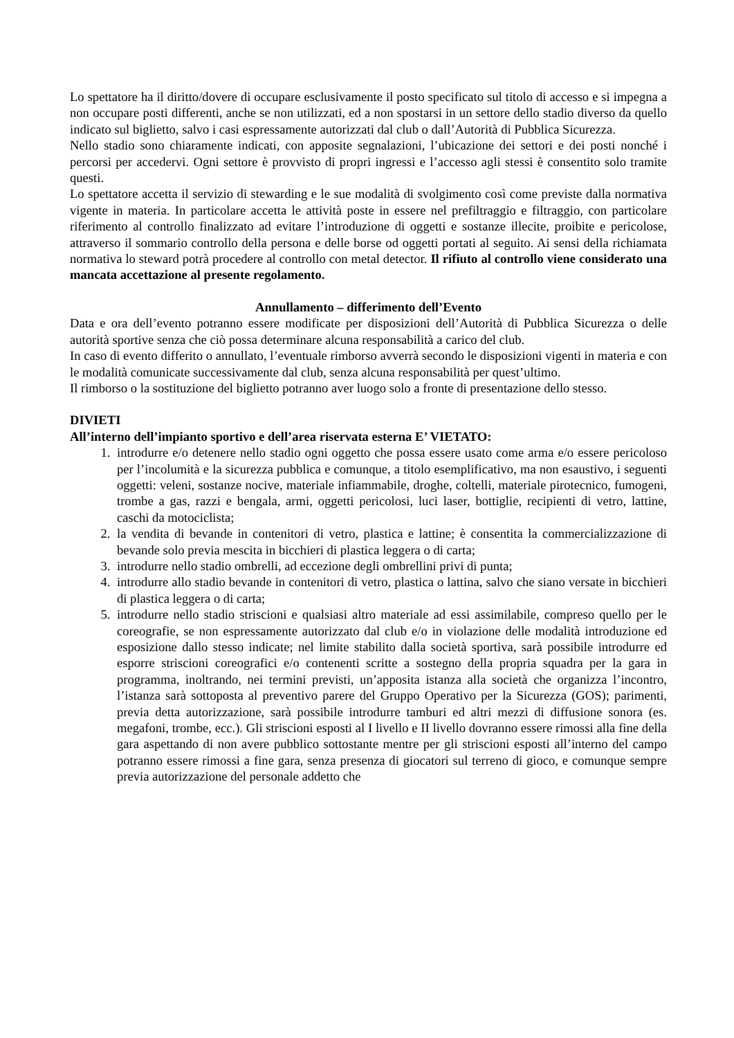Lo spettatore ha il diritto/dovere di occupare esclusivamente il posto specificato sul titolo di accesso e si impegna a non occupare posti differenti, anche se non utilizzati, ed a non spostarsi in un settore dello stadio diverso da quello indicato sul biglietto, salvo i casi espressamente autorizzati dal club o dall’Autorità di Pubblica Sicurezza.
Nello stadio sono chiaramente indicati, con apposite segnalazioni, l’ubicazione dei settori e dei posti nonché i percorsi per accedervi. Ogni settore è provvisto di propri ingressi e l’accesso agli stessi è consentito solo tramite questi.
Lo spettatore accetta il servizio di stewarding e le sue modalità di svolgimento così come previste dalla normativa vigente in materia. In particolare accetta le attività poste in essere nel prefiltraggio e filtraggio, con particolare riferimento al controllo finalizzato ad evitare l’introduzione di oggetti e sostanze illecite, proibite e pericolose, attraverso il sommario controllo della persona e delle borse od oggetti portati al seguito. Ai sensi della richiamata normativa lo steward potrà procedere al controllo con metal detector. Il rifiuto al controllo viene considerato una mancata accettazione al presente regolamento.
Annullamento – differimento dell’Evento
Data e ora dell’evento potranno essere modificate per disposizioni dell’Autorità di Pubblica Sicurezza o delle autorità sportive senza che ciò possa determinare alcuna responsabilità a carico del club.
In caso di evento differito o annullato, l’eventuale rimborso avverrà secondo le disposizioni vigenti in materia e con le modalità comunicate successivamente dal club, senza alcuna responsabilità per quest’ultimo.
Il rimborso o la sostituzione del biglietto potranno aver luogo solo a fronte di presentazione dello stesso.
DIVIETI
All’interno dell’impianto sportivo e dell’area riservata esterna E’ VIETATO:
1. introdurre e/o detenere nello stadio ogni oggetto che possa essere usato come arma e/o essere pericoloso per l’incolumità e la sicurezza pubblica e comunque, a titolo esemplificativo, ma non esaustivo, i seguenti oggetti: veleni, sostanze nocive, materiale infiammabile, droghe, coltelli, materiale pirotecnico, fumogeni, trombe a gas, razzi e bengala, armi, oggetti pericolosi, luci laser, bottiglie, recipienti di vetro, lattine, caschi da motociclista;
2. la vendita di bevande in contenitori di vetro, plastica e lattine; è consentita la commercializzazione di bevande solo previa mescita in bicchieri di plastica leggera o di carta;
3. introdurre nello stadio ombrelli, ad eccezione degli ombrellini privi di punta;
4. introdurre allo stadio bevande in contenitori di vetro, plastica o lattina, salvo che siano versate in bicchieri di plastica leggera o di carta;
5. introdurre nello stadio striscioni e qualsiasi altro materiale ad essi assimilabile, compreso quello per le coreografie, se non espressamente autorizzato dal club e/o in violazione delle modalità introduzione ed esposizione dallo stesso indicate; nel limite stabilito dalla società sportiva, sarà possibile introdurre ed esporre striscioni coreografici e/o contenenti scritte a sostegno della propria squadra per la gara in programma, inoltrando, nei termini previsti, un’apposita istanza alla società che organizza l’incontro, l’istanza sarà sottoposta al preventivo parere del Gruppo Operativo per la Sicurezza (GOS); parimenti, previa detta autorizzazione, sarà possibile introdurre tamburi ed altri mezzi di diffusione sonora (es. megafoni, trombe, ecc.). Gli striscioni esposti al I livello e II livello dovranno essere rimossi alla fine della gara aspettando di non avere pubblico sottostante mentre per gli striscioni esposti all’interno del campo potranno essere rimossi a fine gara, senza presenza di giocatori sul terreno di gioco, e comunque sempre previa autorizzazione del personale addetto che